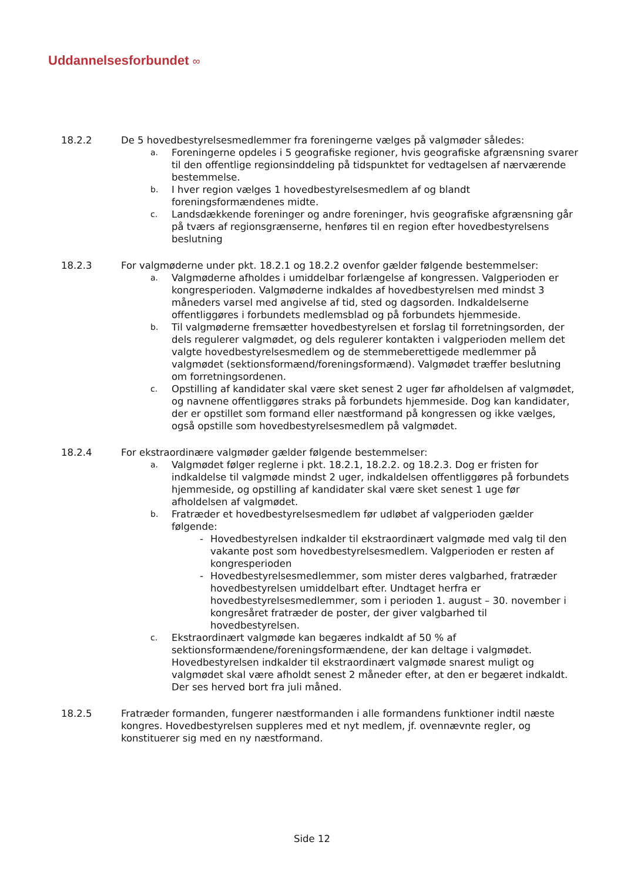Uddannelsesforbundet ∞
18.2.2 De 5 hovedbestyrelsesmedlemmer fra foreningerne vælges på valgmøder således:
a.
Foreningerne opdeles i 5 geografiske regioner, hvis geografiske afgrænsning svarer til den offentlige regionsinddeling på tidspunktet for vedtagelsen af nærværende bestemmelse.
b.
I hver region vælges 1 hovedbestyrelsesmedlem af og blandt foreningsformændenes midte.
c.
Landsdækkende foreninger og andre foreninger, hvis geografiske afgrænsning går på tværs af regionsgrænserne, henføres til en region efter hovedbestyrelsens beslutning
18.2.3 For valgmøderne under pkt. 18.2.1 og 18.2.2 ovenfor gælder følgende bestemmelser:
a.
Valgmøderne afholdes i umiddelbar forlængelse af kongressen. Valgperioden er kongresperioden. Valgmøderne indkaldes af hovedbestyrelsen med mindst 3 måneders varsel med angivelse af tid, sted og dagsorden. Indkaldelserne offentliggøres i forbundets medlemsblad og på forbundets hjemmeside.
b.
Til valgmøderne fremsætter hovedbestyrelsen et forslag til forretningsorden, der dels regulerer valgmødet, og dels regulerer kontakten i valgperioden mellem det valgte hovedbestyrelsesmedlem og de stemmeberettigede medlemmer på valgmødet (sektionsformænd/foreningsformænd). Valgmødet træffer beslutning om forretningsordenen.
c.
Opstilling af kandidater skal være sket senest 2 uger før afholdelsen af valgmødet, og navnene offentliggøres straks på forbundets hjemmeside. Dog kan kandidater, der er opstillet som formand eller næstformand på kongressen og ikke vælges, også opstille som hovedbestyrelsesmedlem på valgmødet.
18.2.4 For ekstraordinære valgmøder gælder følgende bestemmelser:
a.
Valgmødet følger reglerne i pkt. 18.2.1, 18.2.2. og 18.2.3. Dog er fristen for indkaldelse til valgmøde mindst 2 uger, indkaldelsen offentliggøres på forbundets hjemmeside, og opstilling af kandidater skal være sket senest 1 uge før afholdelsen af valgmødet.
b.
Fratræder et hovedbestyrelsesmedlem før udløbet af valgperioden gælder følgende:
- Hovedbestyrelsen indkalder til ekstraordinært valgmøde med valg til den vakante post som hovedbestyrelsesmedlem. Valgperioden er resten af kongresperioden
- Hovedbestyrelsesmedlemmer, som mister deres valgbarhed, fratræder hovedbestyrelsen umiddelbart efter. Undtaget herfra er hovedbestyrelsesmedlemmer, som i perioden 1. august – 30. november i kongresåret fratræder de poster, der giver valgbarhed til hovedbestyrelsen.
c.
Ekstraordinært valgmøde kan begæres indkaldt af 50 % af sektionsformændene/foreningsformændene, der kan deltage i valgmødet. Hovedbestyrelsen indkalder til ekstraordinært valgmøde snarest muligt og valgmødet skal være afholdt senest 2 måneder efter, at den er begæret indkaldt. Der ses herved bort fra juli måned.
18.2.5 Fratræder formanden, fungerer næstformanden i alle formandens funktioner indtil næste kongres. Hovedbestyrelsen suppleres med et nyt medlem, jf. ovennævnte regler, og konstituerer sig med en ny næstformand.
Side 12